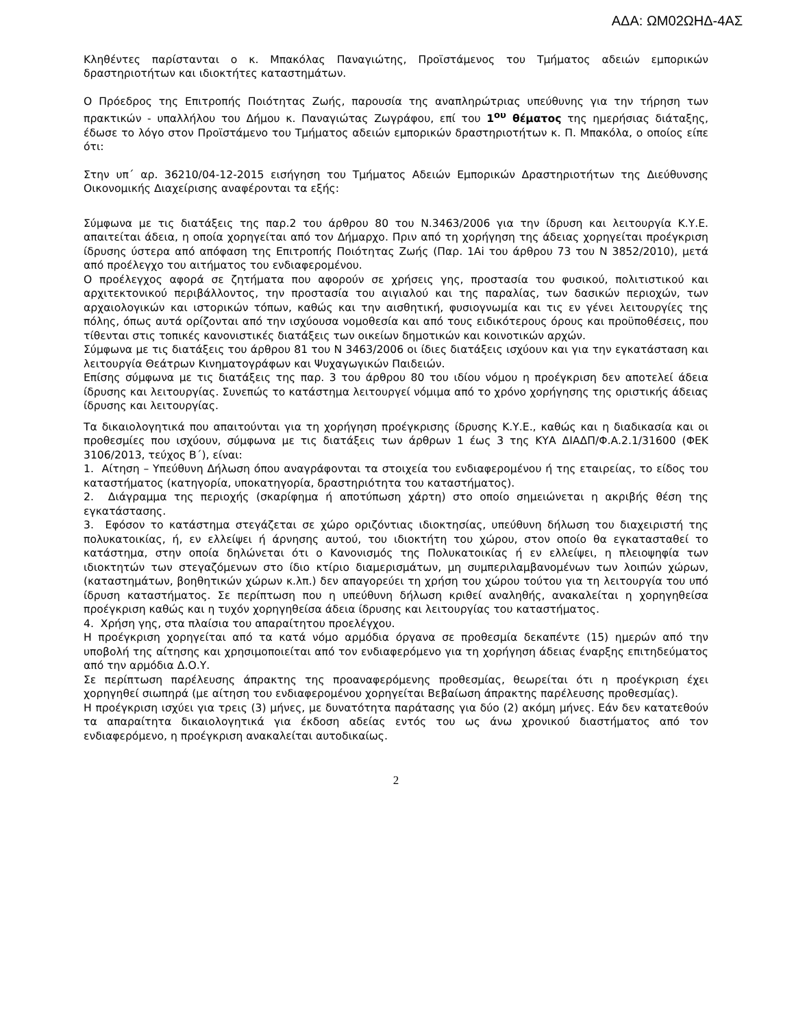ΑΔΑ: ΩΜ02ΩΗΔ-4ΑΣ
Κληθέντες παρίστανται ο κ. Μπακόλας Παναγιώτης, Προϊστάμενος του Τμήματος αδειών εμπορικών δραστηριοτήτων και ιδιοκτήτες καταστημάτων.
Ο Πρόεδρος της Επιτροπής Ποιότητας Ζωής, παρουσία της αναπληρώτριας υπεύθυνης για την τήρηση των πρακτικών - υπαλλήλου του Δήμου κ. Παναγιώτας Ζωγράφου, επί του 1<sup>ου</sup> θέματος της ημερήσιας διάταξης, έδωσε το λόγο στον Προϊστάμενο του Τμήματος αδειών εμπορικών δραστηριοτήτων κ. Π. Μπακόλα, ο οποίος είπε ότι:
Στην υπ΄ αρ. 36210/04-12-2015 εισήγηση του Τμήματος Αδειών Εμπορικών Δραστηριοτήτων της Διεύθυνσης Οικονομικής Διαχείρισης αναφέρονται τα εξής:
Σύμφωνα με τις διατάξεις της παρ.2 του άρθρου 80 του Ν.3463/2006 για την ίδρυση και λειτουργία Κ.Υ.Ε. απαιτείται άδεια, η οποία χορηγείται από τον Δήμαρχο. Πριν από τη χορήγηση της άδειας χορηγείται προέγκριση ίδρυσης ύστερα από απόφαση της Επιτροπής Ποιότητας Ζωής (Παρ. 1Αi του άρθρου 73 του Ν 3852/2010), μετά από προέλεγχο του αιτήματος του ενδιαφερομένου.
Ο προέλεγχος αφορά σε ζητήματα που αφορούν σε χρήσεις γης, προστασία του φυσικού, πολιτιστικού και αρχιτεκτονικού περιβάλλοντος, την προστασία του αιγιαλού και της παραλίας, των δασικών περιοχών, των αρχαιολογικών και ιστορικών τόπων, καθώς και την αισθητική, φυσιογνωμία και τις εν γένει λειτουργίες της πόλης, όπως αυτά ορίζονται από την ισχύουσα νομοθεσία και από τους ειδικότερους όρους και προϋποθέσεις, που τίθενται στις τοπικές κανονιστικές διατάξεις των οικείων δημοτικών και κοινοτικών αρχών.
Σύμφωνα με τις διατάξεις του άρθρου 81 του Ν 3463/2006 οι ίδιες διατάξεις ισχύουν και για την εγκατάσταση και λειτουργία Θεάτρων Κινηματογράφων και Ψυχαγωγικών Παιδειών.
Επίσης σύμφωνα με τις διατάξεις της παρ. 3 του άρθρου 80 του ιδίου νόμου η προέγκριση δεν αποτελεί άδεια ίδρυσης και λειτουργίας. Συνεπώς το κατάστημα λειτουργεί νόμιμα από το χρόνο χορήγησης της οριστικής άδειας ίδρυσης και λειτουργίας.
Τα δικαιολογητικά που απαιτούνται για τη χορήγηση προέγκρισης ίδρυσης Κ.Υ.Ε., καθώς και η διαδικασία και οι προθεσμίες που ισχύουν, σύμφωνα με τις διατάξεις των άρθρων 1 έως 3 της ΚΥΑ ΔΙΑΔΠ/Φ.Α.2.1/31600 (ΦΕΚ 3106/2013, τεύχος Β΄), είναι:
1. Αίτηση – Υπεύθυνη Δήλωση όπου αναγράφονται τα στοιχεία του ενδιαφερομένου ή της εταιρείας, το είδος του καταστήματος (κατηγορία, υποκατηγορία, δραστηριότητα του καταστήματος).
2. Διάγραμμα της περιοχής (σκαρίφημα ή αποτύπωση χάρτη) στο οποίο σημειώνεται η ακριβής θέση της εγκατάστασης.
3. Εφόσον το κατάστημα στεγάζεται σε χώρο οριζόντιας ιδιοκτησίας, υπεύθυνη δήλωση του διαχειριστή της πολυκατοικίας, ή, εν ελλείψει ή άρνησης αυτού, του ιδιοκτήτη του χώρου, στον οποίο θα εγκατασταθεί το κατάστημα, στην οποία δηλώνεται ότι ο Κανονισμός της Πολυκατοικίας ή εν ελλείψει, η πλειοψηφία των ιδιοκτητών των στεγαζόμενων στο ίδιο κτίριο διαμερισμάτων, μη συμπεριλαμβανομένων των λοιπών χώρων, (καταστημάτων, βοηθητικών χώρων κ.λπ.) δεν απαγορεύει τη χρήση του χώρου τούτου για τη λειτουργία του υπό ίδρυση καταστήματος. Σε περίπτωση που η υπεύθυνη δήλωση κριθεί αναληθής, ανακαλείται η χορηγηθείσα προέγκριση καθώς και η τυχόν χορηγηθείσα άδεια ίδρυσης και λειτουργίας του καταστήματος.
4. Χρήση γης, στα πλαίσια του απαραίτητου προελέγχου.
Η προέγκριση χορηγείται από τα κατά νόμο αρμόδια όργανα σε προθεσμία δεκαπέντε (15) ημερών από την υποβολή της αίτησης και χρησιμοποιείται από τον ενδιαφερόμενο για τη χορήγηση άδειας έναρξης επιτηδεύματος από την αρμόδια Δ.Ο.Υ.
Σε περίπτωση παρέλευσης άπρακτης της προαναφερόμενης προθεσμίας, θεωρείται ότι η προέγκριση έχει χορηγηθεί σιωπηρά (με αίτηση του ενδιαφερομένου χορηγείται Βεβαίωση άπρακτης παρέλευσης προθεσμίας).
Η προέγκριση ισχύει για τρεις (3) μήνες, με δυνατότητα παράτασης για δύο (2) ακόμη μήνες. Εάν δεν κατατεθούν τα απαραίτητα δικαιολογητικά για έκδοση αδείας εντός του ως άνω χρονικού διαστήματος από τον ενδιαφερόμενο, η προέγκριση ανακαλείται αυτοδικαίως.
2